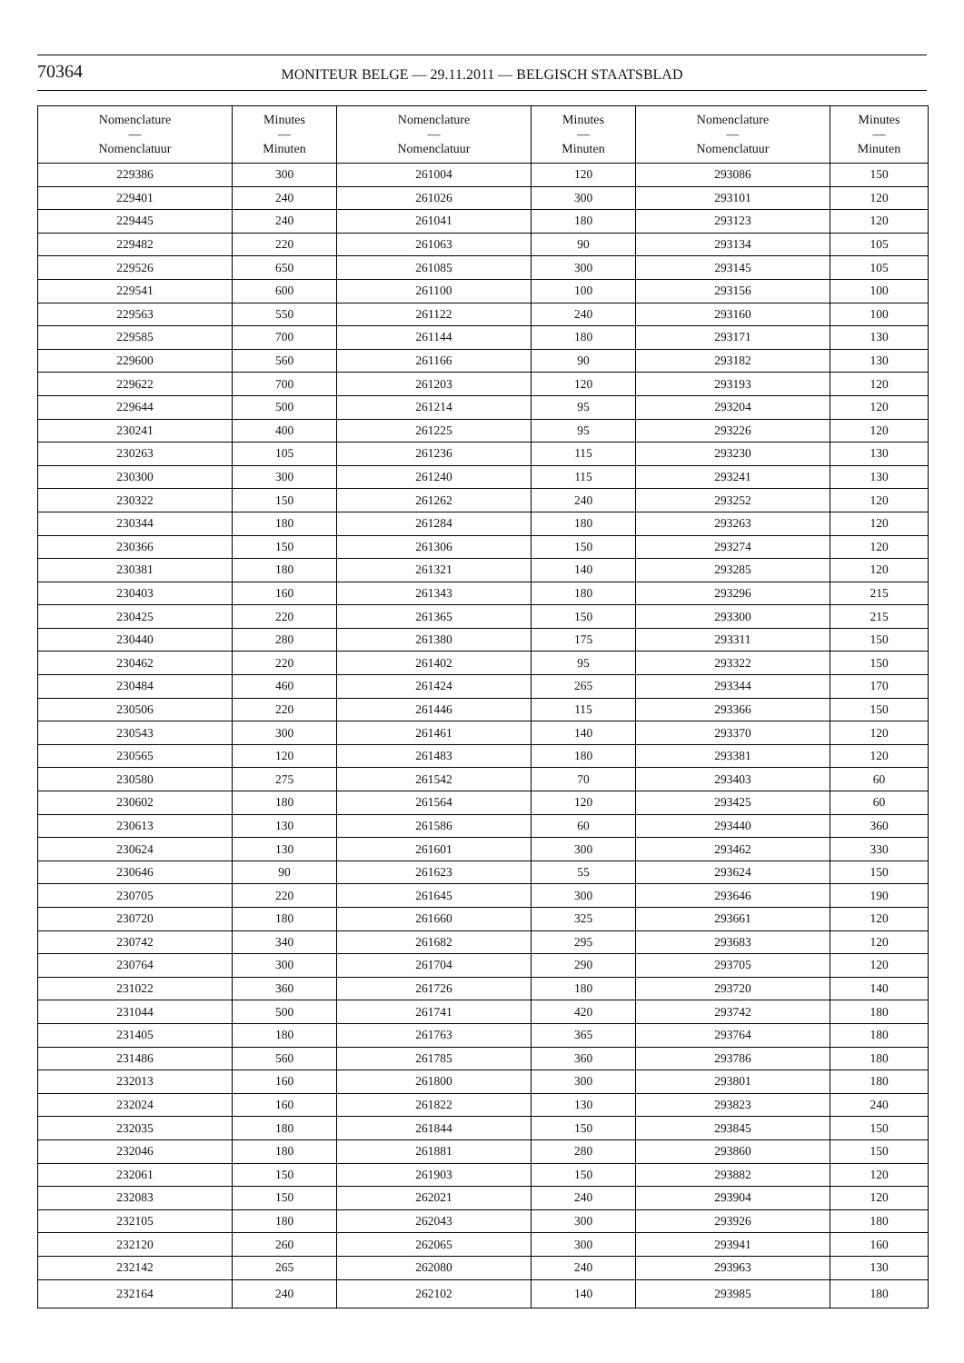70364
MONITEUR BELGE — 29.11.2011 — BELGISCH STAATSBLAD
| Nomenclature — Nomenclatuur | Minutes — Minuten | Nomenclature — Nomenclatuur | Minutes — Minuten | Nomenclature — Nomenclatuur | Minutes — Minuten |
| --- | --- | --- | --- | --- | --- |
| 229386 | 300 | 261004 | 120 | 293086 | 150 |
| 229401 | 240 | 261026 | 300 | 293101 | 120 |
| 229445 | 240 | 261041 | 180 | 293123 | 120 |
| 229482 | 220 | 261063 | 90 | 293134 | 105 |
| 229526 | 650 | 261085 | 300 | 293145 | 105 |
| 229541 | 600 | 261100 | 100 | 293156 | 100 |
| 229563 | 550 | 261122 | 240 | 293160 | 100 |
| 229585 | 700 | 261144 | 180 | 293171 | 130 |
| 229600 | 560 | 261166 | 90 | 293182 | 130 |
| 229622 | 700 | 261203 | 120 | 293193 | 120 |
| 229644 | 500 | 261214 | 95 | 293204 | 120 |
| 230241 | 400 | 261225 | 95 | 293226 | 120 |
| 230263 | 105 | 261236 | 115 | 293230 | 130 |
| 230300 | 300 | 261240 | 115 | 293241 | 130 |
| 230322 | 150 | 261262 | 240 | 293252 | 120 |
| 230344 | 180 | 261284 | 180 | 293263 | 120 |
| 230366 | 150 | 261306 | 150 | 293274 | 120 |
| 230381 | 180 | 261321 | 140 | 293285 | 120 |
| 230403 | 160 | 261343 | 180 | 293296 | 215 |
| 230425 | 220 | 261365 | 150 | 293300 | 215 |
| 230440 | 280 | 261380 | 175 | 293311 | 150 |
| 230462 | 220 | 261402 | 95 | 293322 | 150 |
| 230484 | 460 | 261424 | 265 | 293344 | 170 |
| 230506 | 220 | 261446 | 115 | 293366 | 150 |
| 230543 | 300 | 261461 | 140 | 293370 | 120 |
| 230565 | 120 | 261483 | 180 | 293381 | 120 |
| 230580 | 275 | 261542 | 70 | 293403 | 60 |
| 230602 | 180 | 261564 | 120 | 293425 | 60 |
| 230613 | 130 | 261586 | 60 | 293440 | 360 |
| 230624 | 130 | 261601 | 300 | 293462 | 330 |
| 230646 | 90 | 261623 | 55 | 293624 | 150 |
| 230705 | 220 | 261645 | 300 | 293646 | 190 |
| 230720 | 180 | 261660 | 325 | 293661 | 120 |
| 230742 | 340 | 261682 | 295 | 293683 | 120 |
| 230764 | 300 | 261704 | 290 | 293705 | 120 |
| 231022 | 360 | 261726 | 180 | 293720 | 140 |
| 231044 | 500 | 261741 | 420 | 293742 | 180 |
| 231405 | 180 | 261763 | 365 | 293764 | 180 |
| 231486 | 560 | 261785 | 360 | 293786 | 180 |
| 232013 | 160 | 261800 | 300 | 293801 | 180 |
| 232024 | 160 | 261822 | 130 | 293823 | 240 |
| 232035 | 180 | 261844 | 150 | 293845 | 150 |
| 232046 | 180 | 261881 | 280 | 293860 | 150 |
| 232061 | 150 | 261903 | 150 | 293882 | 120 |
| 232083 | 150 | 262021 | 240 | 293904 | 120 |
| 232105 | 180 | 262043 | 300 | 293926 | 180 |
| 232120 | 260 | 262065 | 300 | 293941 | 160 |
| 232142 | 265 | 262080 | 240 | 293963 | 130 |
| 232164 | 240 | 262102 | 140 | 293985 | 180 |